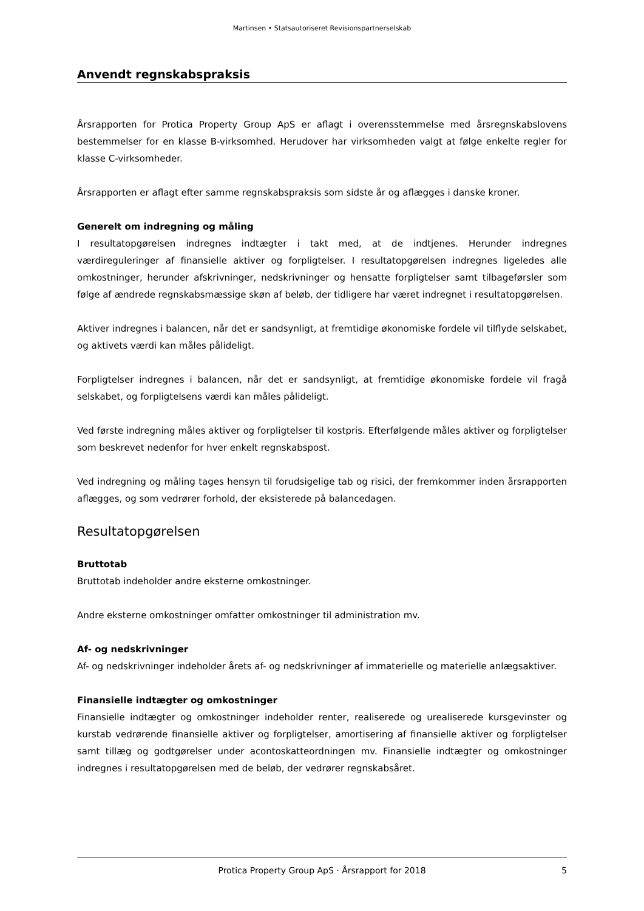Martinsen • Statsautoriseret Revisionspartnerselskab
Anvendt regnskabspraksis
Årsrapporten for Protica Property Group ApS er aflagt i overensstemmelse med årsregnskabslovens bestemmelser for en klasse B-virksomhed. Herudover har virksomheden valgt at følge enkelte regler for klasse C-virksomheder.
Årsrapporten er aflagt efter samme regnskabspraksis som sidste år og aflægges i danske kroner.
Generelt om indregning og måling
I resultatopgørelsen indregnes indtægter i takt med, at de indtjenes. Herunder indregnes værdireguleringer af finansielle aktiver og forpligtelser. I resultatopgørelsen indregnes ligeledes alle omkostninger, herunder afskrivninger, nedskrivninger og hensatte forpligtelser samt tilbageførsler som følge af ændrede regnskabsmæssige skøn af beløb, der tidligere har været indregnet i resultatopgørelsen.
Aktiver indregnes i balancen, når det er sandsynligt, at fremtidige økonomiske fordele vil tilflyde selskabet, og aktivets værdi kan måles pålideligt.
Forpligtelser indregnes i balancen, når det er sandsynligt, at fremtidige økonomiske fordele vil fragå selskabet, og forpligtelsens værdi kan måles pålideligt.
Ved første indregning måles aktiver og forpligtelser til kostpris. Efterfølgende måles aktiver og forpligtelser som beskrevet nedenfor for hver enkelt regnskabspost.
Ved indregning og måling tages hensyn til forudsigelige tab og risici, der fremkommer inden årsrapporten aflægges, og som vedrører forhold, der eksisterede på balancedagen.
Resultatopgørelsen
Bruttotab
Bruttotab indeholder andre eksterne omkostninger.
Andre eksterne omkostninger omfatter omkostninger til administration mv.
Af- og nedskrivninger
Af- og nedskrivninger indeholder årets af- og nedskrivninger af immaterielle og materielle anlægsaktiver.
Finansielle indtægter og omkostninger
Finansielle indtægter og omkostninger indeholder renter, realiserede og urealiserede kursgevinster og kurstab vedrørende finansielle aktiver og forpligtelser, amortisering af finansielle aktiver og forpligtelser samt tillæg og godtgørelser under acontoskatteordningen mv. Finansielle indtægter og omkostninger indregnes i resultatopgørelsen med de beløb, der vedrører regnskabsåret.
Protica Property Group ApS · Årsrapport for 2018 5